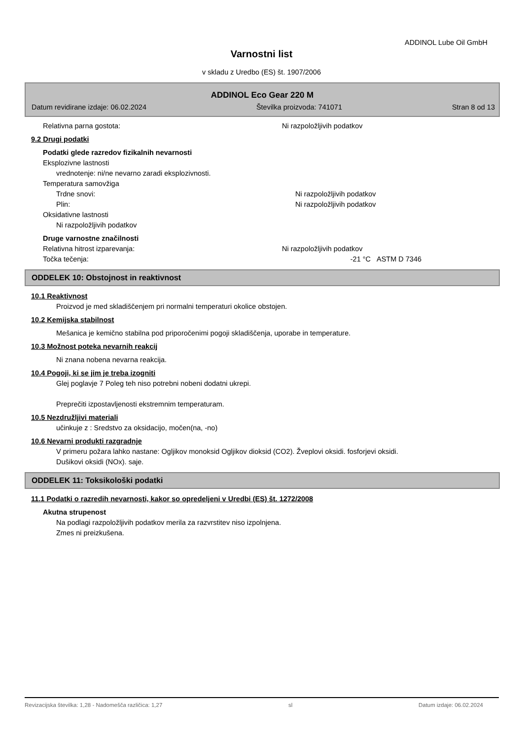ADDINOL Lube Oil GmbH
Varnostni list
v skladu z Uredbo (ES) št. 1907/2006
ADDINOL Eco Gear 220 M
Datum revidirane izdaje: 06.02.2024 Številka proizvoda: 741071 Stran 8 od 13
Relativna parna gostota: Ni razpoložljivih podatkov
9.2 Drugi podatki
Podatki glede razredov fizikalnih nevarnosti
Eksplozivne lastnosti
vrednotenje: ni/ne nevarno zaradi eksplozivnosti.
Temperatura samovžiga
Trdne snovi: Ni razpoložljivih podatkov
Plin: Ni razpoložljivih podatkov
Oksidativne lastnosti
Ni razpoložljivih podatkov
Druge varnostne značilnosti
Relativna hitrost izparevanja: Ni razpoložljivih podatkov
Točka tečenja: -21 °C ASTM D 7346
ODDELEK 10: Obstojnost in reaktivnost
10.1 Reaktivnost
Proizvod je med skladiščenjem pri normalni temperaturi okolice obstojen.
10.2 Kemijska stabilnost
Mešanica je kemično stabilna pod priporočenimi pogoji skladiščenja, uporabe in temperature.
10.3 Možnost poteka nevarnih reakcij
Ni znana nobena nevarna reakcija.
10.4 Pogoji, ki se jim je treba izogniti
Glej poglavje 7 Poleg teh niso potrebni nobeni dodatni ukrepi.
Preprečiti izpostavljenosti ekstremnim temperaturam.
10.5 Nezdružljivi materiali
učinkuje z : Sredstvo za oksidacijo, močen(na, -no)
10.6 Nevarni produkti razgradnje
V primeru požara lahko nastane: Ogljikov monoksid Ogljikov dioksid (CO2). Žveplovi oksidi. fosforjevi oksidi.
Dušikovi oksidi (NOx). saje.
ODDELEK 11: Toksikološki podatki
11.1 Podatki o razredih nevarnosti, kakor so opredeljeni v Uredbi (ES) št. 1272/2008
Akutna strupenost
Na podlagi razpoložljivih podatkov merila za razvrstitev niso izpolnjena.
Zmes ni preizkušena.
Revizacijska številka: 1,28 - Nadomešča različica: 1,27 sl Datum izdaje: 06.02.2024